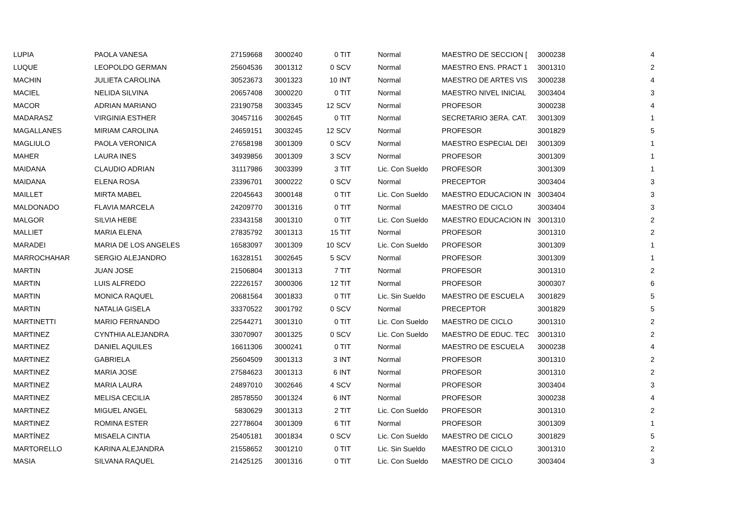| LUPIA | PAOLA VANESA | 27159668 | 3000240 | 0 TIT | Normal | MAESTRO DE SECCION [ | 3000238 | 4 |
| LUQUE | LEOPOLDO GERMAN | 25604536 | 3001312 | 0 SCV | Normal | MAESTRO ENS. PRACT 1 | 3001310 | 2 |
| MACHIN | JULIETA CAROLINA | 30523673 | 3001323 | 10 INT | Normal | MAESTRO DE ARTES VIS | 3000238 | 4 |
| MACIEL | NELIDA SILVINA | 20657408 | 3000220 | 0 TIT | Normal | MAESTRO NIVEL INICIAL | 3003404 | 3 |
| MACOR | ADRIAN MARIANO | 23190758 | 3003345 | 12 SCV | Normal | PROFESOR | 3000238 | 4 |
| MADARASZ | VIRGINIA ESTHER | 30457116 | 3002645 | 0 TIT | Normal | SECRETARIO 3ERA. CAT. | 3001309 | 1 |
| MAGALLANES | MIRIAM CAROLINA | 24659151 | 3003245 | 12 SCV | Normal | PROFESOR | 3001829 | 5 |
| MAGLIULO | PAOLA VERONICA | 27658198 | 3001309 | 0 SCV | Normal | MAESTRO ESPECIAL DEI | 3001309 | 1 |
| MAHER | LAURA INES | 34939856 | 3001309 | 3 SCV | Normal | PROFESOR | 3001309 | 1 |
| MAIDANA | CLAUDIO ADRIAN | 31117986 | 3003399 | 3 TIT | Lic. Con Sueldo | PROFESOR | 3001309 | 1 |
| MAIDANA | ELENA ROSA | 23396701 | 3000222 | 0 SCV | Normal | PRECEPTOR | 3003404 | 3 |
| MAILLET | MIRTA MABEL | 22045643 | 3000148 | 0 TIT | Lic. Con Sueldo | MAESTRO EDUCACION IN | 3003404 | 3 |
| MALDONADO | FLAVIA MARCELA | 24209770 | 3001316 | 0 TIT | Normal | MAESTRO DE CICLO | 3003404 | 3 |
| MALGOR | SILVIA HEBE | 23343158 | 3001310 | 0 TIT | Lic. Con Sueldo | MAESTRO EDUCACION IN | 3001310 | 2 |
| MALLIET | MARIA ELENA | 27835792 | 3001313 | 15 TIT | Normal | PROFESOR | 3001310 | 2 |
| MARADEI | MARIA DE LOS ANGELES | 16583097 | 3001309 | 10 SCV | Lic. Con Sueldo | PROFESOR | 3001309 | 1 |
| MARROCHAHAR | SERGIO ALEJANDRO | 16328151 | 3002645 | 5 SCV | Normal | PROFESOR | 3001309 | 1 |
| MARTIN | JUAN JOSE | 21506804 | 3001313 | 7 TIT | Normal | PROFESOR | 3001310 | 2 |
| MARTIN | LUIS ALFREDO | 22226157 | 3000306 | 12 TIT | Normal | PROFESOR | 3000307 | 6 |
| MARTIN | MONICA RAQUEL | 20681564 | 3001833 | 0 TIT | Lic. Sin Sueldo | MAESTRO DE ESCUELA | 3001829 | 5 |
| MARTIN | NATALIA GISELA | 33370522 | 3001792 | 0 SCV | Normal | PRECEPTOR | 3001829 | 5 |
| MARTINETTI | MARIO FERNANDO | 22544271 | 3001310 | 0 TIT | Lic. Con Sueldo | MAESTRO DE CICLO | 3001310 | 2 |
| MARTINEZ | CYNTHIA ALEJANDRA | 33070907 | 3001325 | 0 SCV | Lic. Con Sueldo | MAESTRO DE EDUC. TEC | 3001310 | 2 |
| MARTINEZ | DANIEL AQUILES | 16611306 | 3000241 | 0 TIT | Normal | MAESTRO DE ESCUELA | 3000238 | 4 |
| MARTINEZ | GABRIELA | 25604509 | 3001313 | 3 INT | Normal | PROFESOR | 3001310 | 2 |
| MARTINEZ | MARIA JOSE | 27584623 | 3001313 | 6 INT | Normal | PROFESOR | 3001310 | 2 |
| MARTINEZ | MARIA LAURA | 24897010 | 3002646 | 4 SCV | Normal | PROFESOR | 3003404 | 3 |
| MARTINEZ | MELISA CECILIA | 28578550 | 3001324 | 6 INT | Normal | PROFESOR | 3000238 | 4 |
| MARTINEZ | MIGUEL ANGEL | 5830629 | 3001313 | 2 TIT | Lic. Con Sueldo | PROFESOR | 3001310 | 2 |
| MARTINEZ | ROMINA ESTER | 22778604 | 3001309 | 6 TIT | Normal | PROFESOR | 3001309 | 1 |
| MARTÍNEZ | MISAELA CINTIA | 25405181 | 3001834 | 0 SCV | Lic. Con Sueldo | MAESTRO DE CICLO | 3001829 | 5 |
| MARTORELLO | KARINA ALEJANDRA | 21558652 | 3001210 | 0 TIT | Lic. Sin Sueldo | MAESTRO DE CICLO | 3001310 | 2 |
| MASIA | SILVANA RAQUEL | 21425125 | 3001316 | 0 TIT | Lic. Con Sueldo | MAESTRO DE CICLO | 3003404 | 3 |